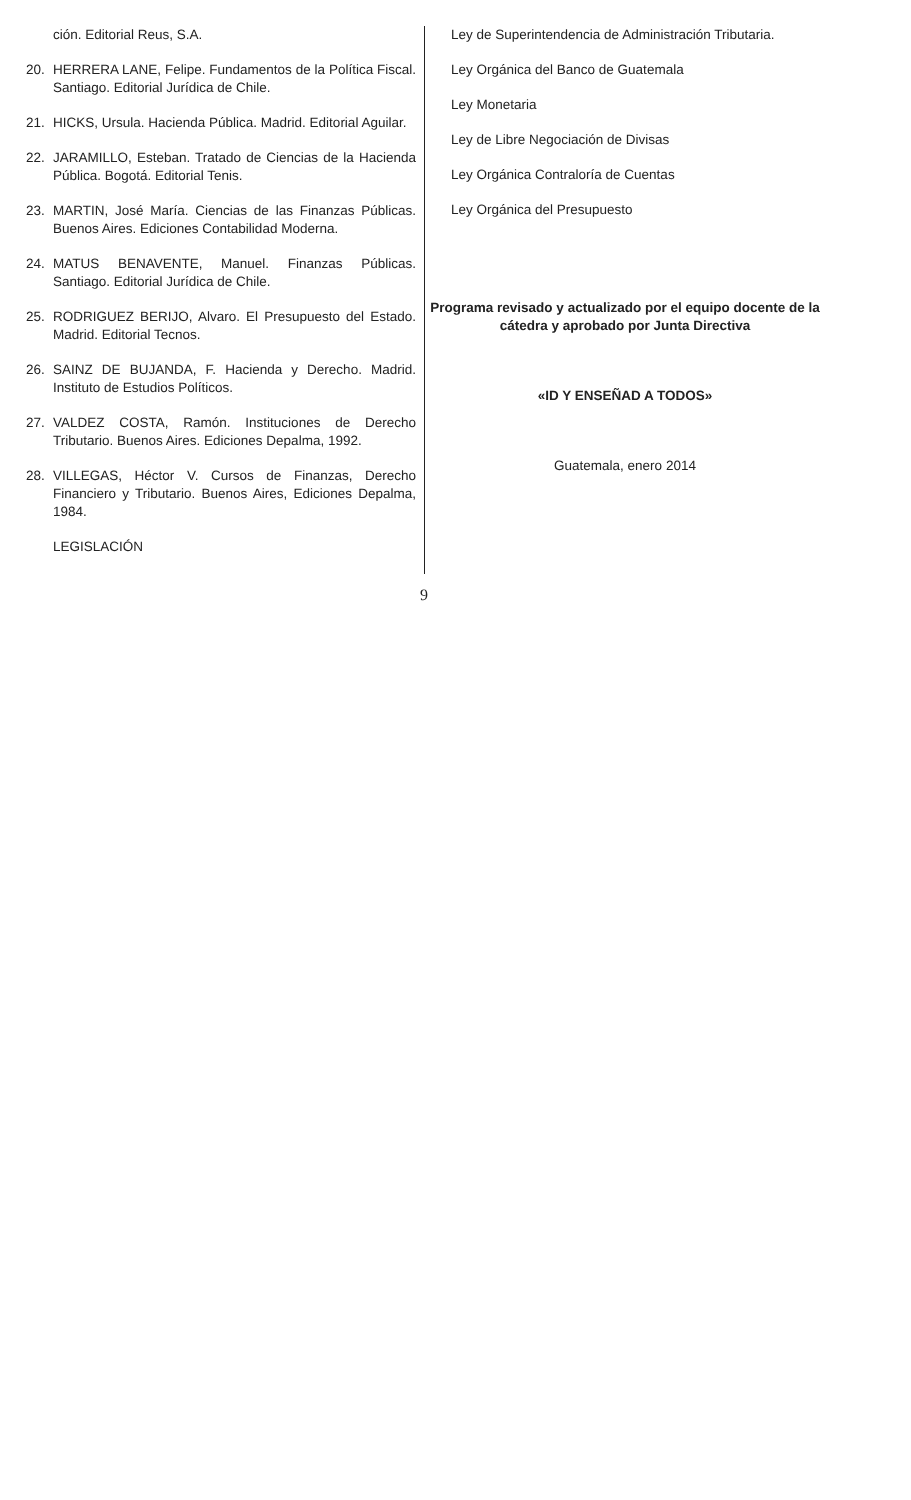ción. Editorial Reus, S.A.
20. HERRERA LANE, Felipe. Fundamentos de la Política Fiscal. Santiago. Editorial Jurídica de Chile.
21. HICKS, Ursula. Hacienda Pública. Madrid. Editorial Aguilar.
22. JARAMILLO, Esteban. Tratado de Ciencias de la Hacienda Pública. Bogotá. Editorial Tenis.
23. MARTIN, José María. Ciencias de las Finanzas Públicas. Buenos Aires. Ediciones Contabilidad Moderna.
24. MATUS BENAVENTE, Manuel. Finanzas Públicas. Santiago. Editorial Jurídica de Chile.
25. RODRIGUEZ BERIJO, Alvaro. El Presupuesto del Estado. Madrid. Editorial Tecnos.
26. SAINZ DE BUJANDA, F. Hacienda y Derecho. Madrid. Instituto de Estudios Políticos.
27. VALDEZ COSTA, Ramón. Instituciones de Derecho Tributario. Buenos Aires. Ediciones Depalma, 1992.
28. VILLEGAS, Héctor V. Cursos de Finanzas, Derecho Financiero y Tributario. Buenos Aires, Ediciones Depalma, 1984.
LEGISLACIÓN
Ley de Superintendencia de Administración Tributaria.
Ley Orgánica del Banco de Guatemala
Ley Monetaria
Ley de Libre Negociación de Divisas
Ley Orgánica Contraloría de Cuentas
Ley Orgánica del Presupuesto
Programa revisado y actualizado por el equipo docente de la cátedra y aprobado por Junta Directiva
«ID Y ENSEÑAD A TODOS»
Guatemala, enero 2014
9